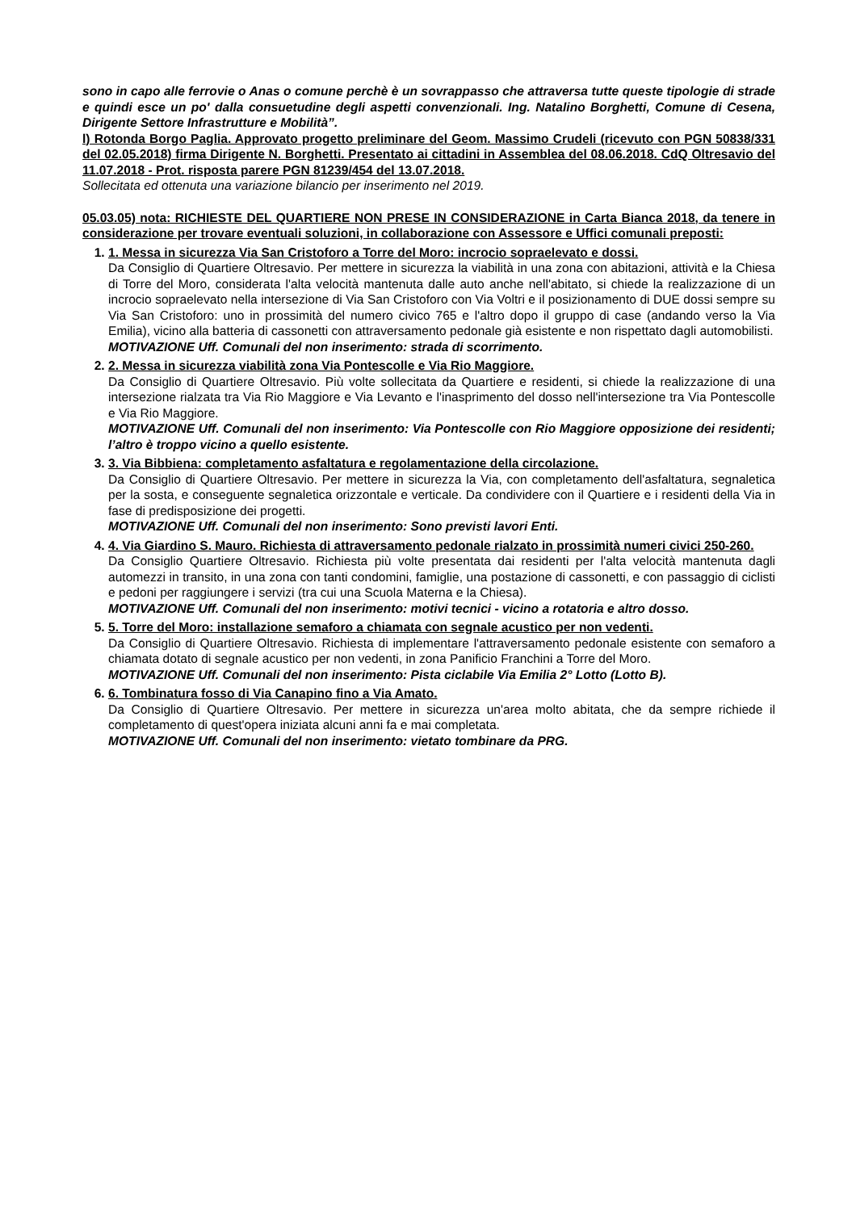sono in capo alle ferrovie o Anas o comune perchè è un sovrappasso che attraversa tutte queste tipologie di strade e quindi esce un po' dalla consuetudine degli aspetti convenzionali. Ing. Natalino Borghetti, Comune di Cesena, Dirigente Settore Infrastrutture e Mobilità”.
l) Rotonda Borgo Paglia. Approvato progetto preliminare del Geom. Massimo Crudeli (ricevuto con PGN 50838/331 del 02.05.2018) firma Dirigente N. Borghetti. Presentato ai cittadini in Assemblea del 08.06.2018. CdQ Oltresavio del 11.07.2018 - Prot. risposta parere PGN 81239/454 del 13.07.2018.
Sollecitata ed ottenuta una variazione bilancio per inserimento nel 2019.
05.03.05) nota: RICHIESTE DEL QUARTIERE NON PRESE IN CONSIDERAZIONE in Carta Bianca 2018, da tenere in considerazione per trovare eventuali soluzioni, in collaborazione con Assessore e Uffici comunali preposti:
1. 1. Messa in sicurezza Via San Cristoforo a Torre del Moro: incrocio sopraelevato e dossi.
Da Consiglio di Quartiere Oltresavio. Per mettere in sicurezza la viabilità in una zona con abitazioni, attività e la Chiesa di Torre del Moro, considerata l'alta velocità mantenuta dalle auto anche nell'abitato, si chiede la realizzazione di un incrocio sopraelevato nella intersezione di Via San Cristoforo con Via Voltri e il posizionamento di DUE dossi sempre su Via San Cristoforo: uno in prossimità del numero civico 765 e l'altro dopo il gruppo di case (andando verso la Via Emilia), vicino alla batteria di cassonetti con attraversamento pedonale già esistente e non rispettato dagli automobilisti.
MOTIVAZIONE Uff. Comunali del non inserimento: strada di scorrimento.
2. 2. Messa in sicurezza viabilità zona Via Pontescolle e Via Rio Maggiore.
Da Consiglio di Quartiere Oltresavio. Più volte sollecitata da Quartiere e residenti, si chiede la realizzazione di una intersezione rialzata tra Via Rio Maggiore e Via Levanto e l'inasprimento del dosso nell'intersezione tra Via Pontescolle e Via Rio Maggiore.
MOTIVAZIONE Uff. Comunali del non inserimento: Via Pontescolle con Rio Maggiore opposizione dei residenti; l’altro è troppo vicino a quello esistente.
3. 3. Via Bibbiena: completamento asfaltatura e regolamentazione della circolazione.
Da Consiglio di Quartiere Oltresavio. Per mettere in sicurezza la Via, con completamento dell'asfaltatura, segnaletica per la sosta, e conseguente segnaletica orizzontale e verticale. Da condividere con il Quartiere e i residenti della Via in fase di predisposizione dei progetti.
MOTIVAZIONE Uff. Comunali del non inserimento: Sono previsti lavori Enti.
4. 4. Via Giardino S. Mauro. Richiesta di attraversamento pedonale rialzato in prossimità numeri civici 250-260.
Da Consiglio Quartiere Oltresavio. Richiesta più volte presentata dai residenti per l'alta velocità mantenuta dagli automezzi in transito, in una zona con tanti condomini, famiglie, una postazione di cassonetti, e con passaggio di ciclisti e pedoni per raggiungere i servizi (tra cui una Scuola Materna e la Chiesa).
MOTIVAZIONE Uff. Comunali del non inserimento: motivi tecnici - vicino a rotatoria e altro dosso.
5. 5. Torre del Moro: installazione semaforo a chiamata con segnale acustico per non vedenti.
Da Consiglio di Quartiere Oltresavio. Richiesta di implementare l'attraversamento pedonale esistente con semaforo a chiamata dotato di segnale acustico per non vedenti, in zona Panificio Franchini a Torre del Moro.
MOTIVAZIONE Uff. Comunali del non inserimento: Pista ciclabile Via Emilia 2° Lotto (Lotto B).
6. 6. Tombinatura fosso di Via Canapino fino a Via Amato.
Da Consiglio di Quartiere Oltresavio. Per mettere in sicurezza un'area molto abitata, che da sempre richiede il completamento di quest'opera iniziata alcuni anni fa e mai completata.
MOTIVAZIONE Uff. Comunali del non inserimento: vietato tombinare da PRG.